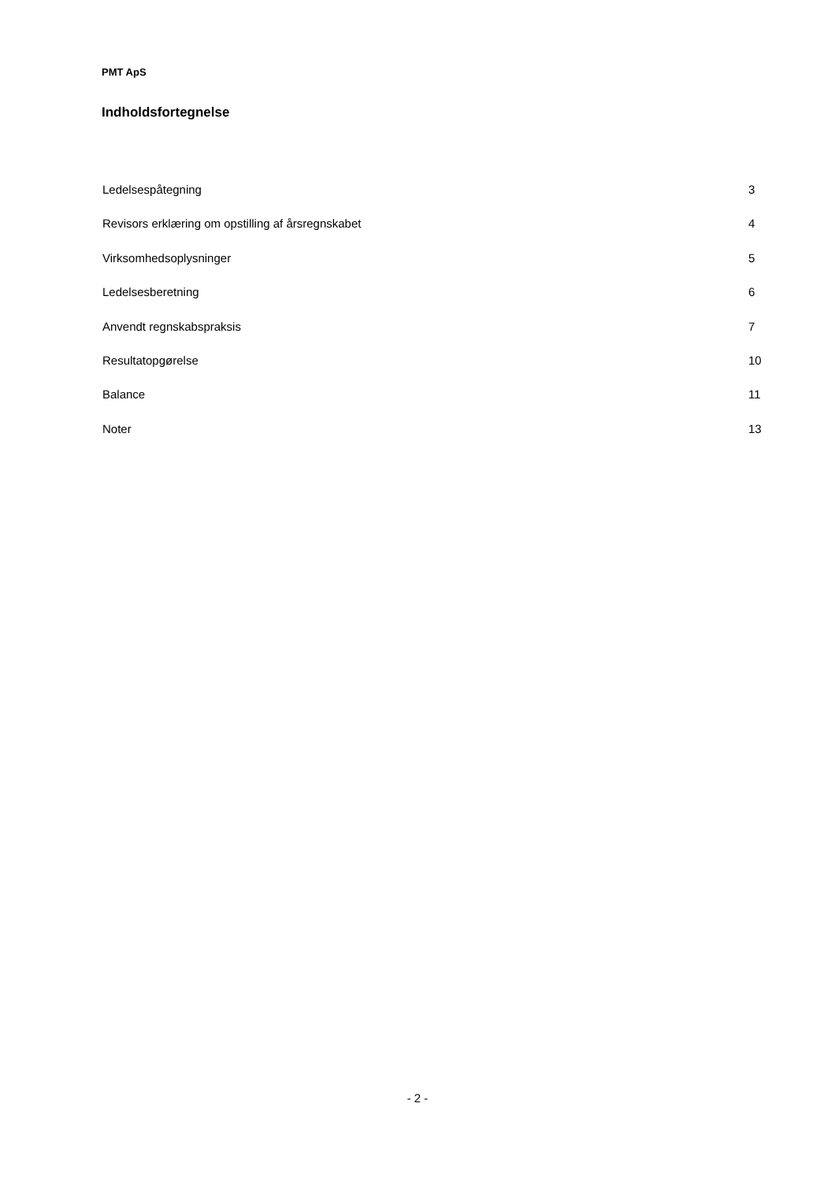PMT ApS
Indholdsfortegnelse
Ledelsespåtegning 3
Revisors erklæring om opstilling af årsregnskabet 4
Virksomhedsoplysninger 5
Ledelsesberetning 6
Anvendt regnskabspraksis 7
Resultatopgørelse 10
Balance 11
Noter 13
- 2 -